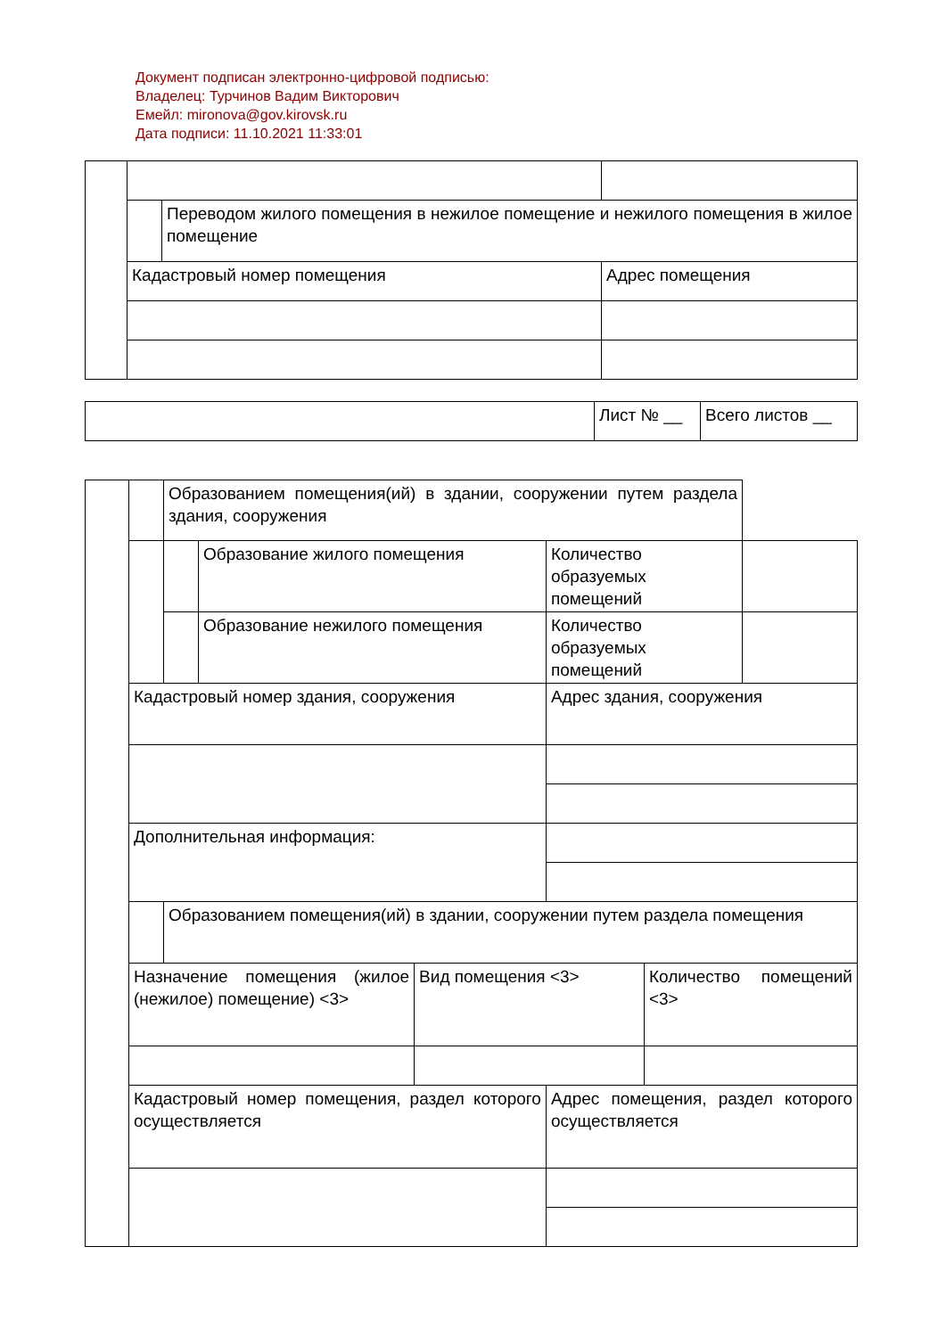Документ подписан электронно-цифровой подписью:
Владелец: Турчинов Вадим Викторович
Емейл: mironova@gov.kirovsk.ru
Дата подписи: 11.10.2021 11:33:01
| | | Переводом жилого помещения в нежилое помещение и нежилого помещения в жилое помещение | |
| | Кадастровый номер помещения | | Адрес помещения |
| | Лист № __ | Всего листов __ |
| | | Образованием помещения(ий) в здании, сооружении путем раздела здания, сооружения | | | | | |
| | | | Образование жилого помещения | | Количество образуемых помещений | | |
| | | | Образование нежилого помещения | | Количество образуемых помещений | | |
| | Кадастровый номер здания, сооружения | | | | Адрес здания, сооружения | | |
| | Дополнительная информация: | | | | | | |
| | | Образованием помещения(ий) в здании, сооружении путем раздела помещения | | | | | |
| | Назначение помещения (жилое (нежилое) помещение) <3> | | | Вид помещения <3> | | Количество помещений <3> | |
| | Кадастровый номер помещения, раздел которого осуществляется | | | | Адрес помещения, раздел которого осуществляется | | |